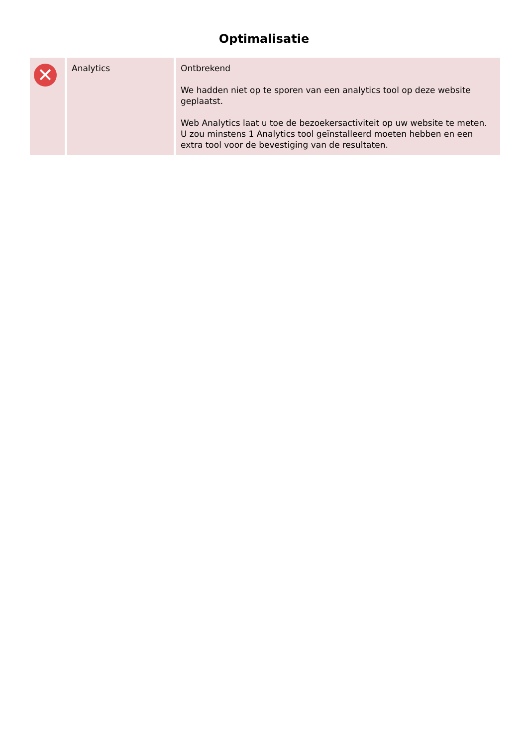Optimalisatie
| ✕ | Analytics | Ontbrekend We hadden niet op te sporen van een analytics tool op deze website geplaatst. Web Analytics laat u toe de bezoekersactiviteit op uw website te meten. U zou minstens 1 Analytics tool geïnstalleerd moeten hebben en een extra tool voor de bevestiging van de resultaten. |